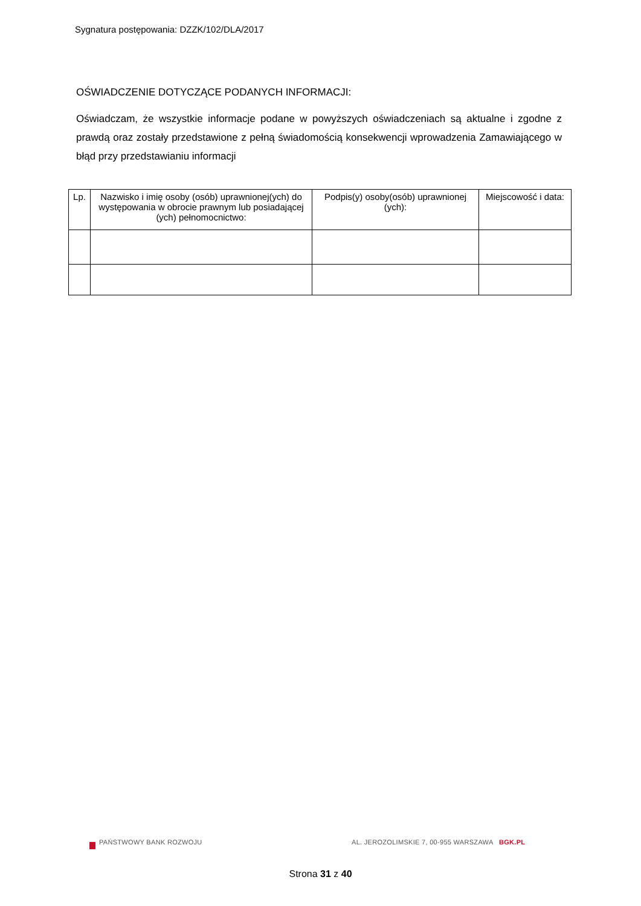Sygnatura postępowania: DZZK/102/DLA/2017
OŚWIADCZENIE DOTYCZĄCE PODANYCH INFORMACJI:
Oświadczam, że wszystkie informacje podane w powyższych oświadczeniach są aktualne i zgodne z prawdą oraz zostały przedstawione z pełną świadomością konsekwencji wprowadzenia Zamawiającego w błąd przy przedstawianiu informacji
| Lp. | Nazwisko i imię osoby (osób) uprawnionej(ych) do występowania w obrocie prawnym lub posiadającej (ych) pełnomocnictwo: | Podpis(y) osoby(osób) uprawnionej (ych): | Miejscowość i data: |
| --- | --- | --- | --- |
PAŃSTWOWY BANK ROZWOJU
AL. JEROZOLIMSKIE 7, 00-955 WARSZAWA BGK.PL
Strona 31 z 40